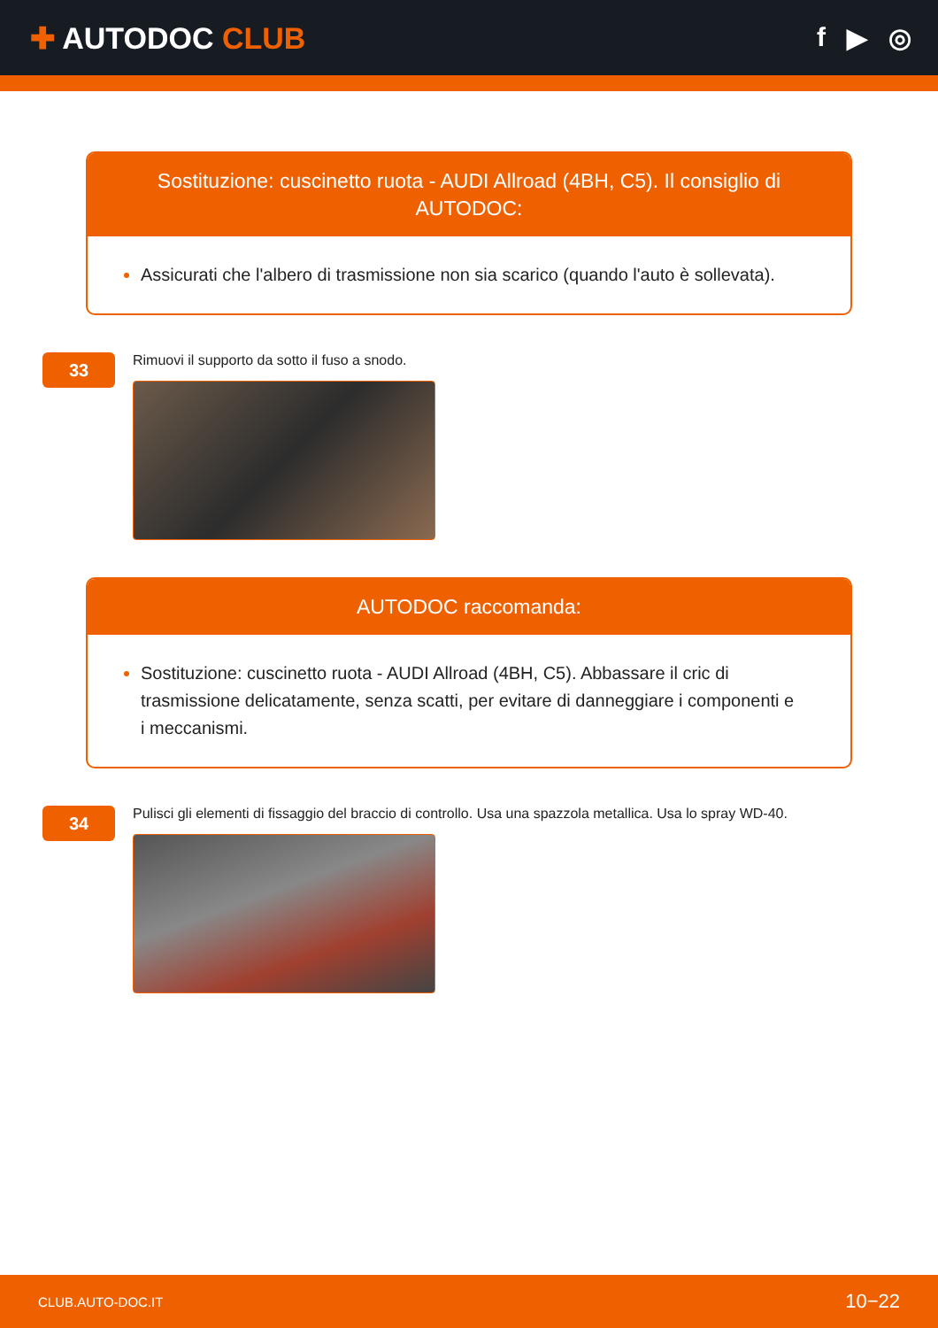✚ AUTODOC CLUB f ▶ ◎
Sostituzione: cuscinetto ruota - AUDI Allroad (4BH, C5). Il consiglio di AUTODOC:
Assicurati che l'albero di trasmissione non sia scarico (quando l'auto è sollevata).
33
Rimuovi il supporto da sotto il fuso a snodo.
AUTODOC raccomanda:
Sostituzione: cuscinetto ruota - AUDI Allroad (4BH, C5). Abbassare il cric di trasmissione delicatamente, senza scatti, per evitare di danneggiare i componenti e i meccanismi.
34
Pulisci gli elementi di fissaggio del braccio di controllo. Usa una spazzola metallica. Usa lo spray WD-40.
CLUB.AUTO-DOC.IT 10−22